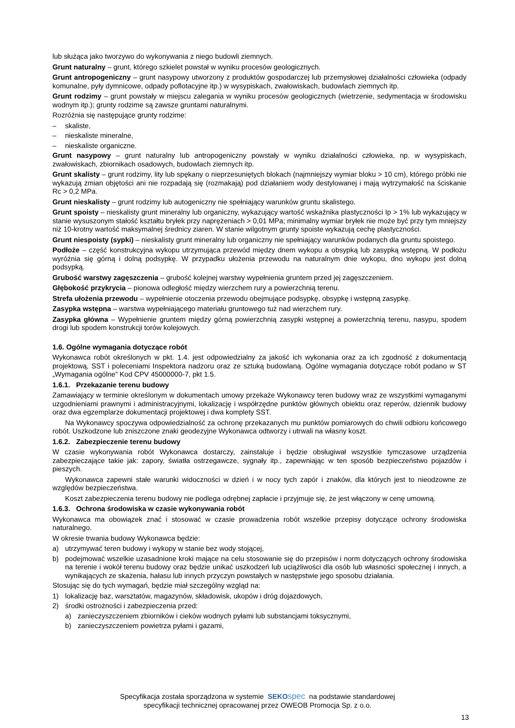lub służąca jako tworzywo do wykonywania z niego budowli ziemnych.
Grunt naturalny – grunt, którego szkielet powstał w wyniku procesów geologicznych.
Grunt antropogeniczny – grunt nasypowy utworzony z produktów gospodarczej lub przemysłowej działalności człowieka (odpady komunalne, pyły dymnicowe, odpady poflotacyjne itp.) w wysypiskach, zwałowiskach, budowlach ziemnych itp.
Grunt rodzimy – grunt powstały w miejscu zalegania w wyniku procesów geologicznych (wietrzenie, sedymentacja w środowisku wodnym itp.); grunty rodzime są zawsze gruntami naturalnymi.
Rozróżnia się następujące grunty rodzime:
– skaliste,
– nieskaliste mineralne,
– nieskaliste organiczne.
Grunt nasypowy – grunt naturalny lub antropogeniczny powstały w wyniku działalności człowieka, np. w wysypiskach, zwałowiskach, zbiornikach osadowych, budowlach ziemnych itp.
Grunt skalisty – grunt rodzimy, lity lub spękany o nieprzesuniętych blokach (najmniejszy wymiar bloku > 10 cm), którego próbki nie wykazują zmian objętości ani nie rozpadają się (rozmakają) pod działaniem wody destylowanej i mają wytrzymałość na ściskanie Rc > 0,2 MPa.
Grunt nieskalisty – grunt rodzimy lub autogeniczny nie spełniający warunków gruntu skalistego.
Grunt spoisty – nieskalisty grunt mineralny lub organiczny, wykazujący wartość wskaźnika plastyczności Ip > 1% lub wykazujący w stanie wysuszonym stałość kształtu bryłek przy naprężeniach > 0,01 MPa; minimalny wymiar bryłek nie może być przy tym mniejszy niż 10-krotny wartość maksymalnej średnicy ziaren. W stanie wilgotnym grunty spoiste wykazują cechę plastyczności.
Grunt niespoisty (sypki) – nieskalisty grunt mineralny lub organiczny nie spełniający warunków podanych dla gruntu spoistego.
Podłoże – część konstrukcyjna wykopu utrzymująca przewód między dnem wykopu a obsypką lub zasypką wstępną. W podłożu wyróżnia się górną i dolną podsypkę. W przypadku ułożenia przewodu na naturalnym dnie wykopu, dno wykopu jest dolną podsypką.
Grubość warstwy zagęszczenia – grubość kolejnej warstwy wypełnienia gruntem przed jej zagęszczeniem.
Głębokość przykrycia – pionowa odległość między wierzchem rury a powierzchnią terenu.
Strefa ułożenia przewodu – wypełnienie otoczenia przewodu obejmujące podsypkę, obsypkę i wstępną zasypkę.
Zasypka wstępna – warstwa wypełniającego materiału gruntowego tuż nad wierzchem rury.
Zasypka główna – Wypełnienie gruntem między górną powierzchnią zasypki wstępnej a powierzchnią terenu, nasypu, spodem drogi lub spodem konstrukcji torów kolejowych.
1.6. Ogólne wymagania dotyczące robót
Wykonawca robót określonych w pkt. 1.4. jest odpowiedzialny za jakość ich wykonania oraz za ich zgodność z dokumentacją projektową, SST i poleceniami Inspektora nadzoru oraz ze sztuką budowlaną. Ogólne wymagania dotyczące robót podano w ST „Wymagania ogólne” Kod CPV 45000000-7, pkt 1.5.
1.6.1. Przekazanie terenu budowy
Zamawiający w terminie określonym w dokumentach umowy przekaże Wykonawcy teren budowy wraz ze wszystkimi wymaganymi uzgodnieniami prawnymi i administracyjnymi, lokalizację i współrzędne punktów głównych obiektu oraz reperów, dziennik budowy oraz dwa egzemplarze dokumentacji projektowej i dwa komplety SST.
Na Wykonawcy spoczywa odpowiedzialność za ochronę przekazanych mu punktów pomiarowych do chwili odbioru końcowego robót. Uszkodzone lub zniszczone znaki geodezyjne Wykonawca odtworzy i utrwali na własny koszt.
1.6.2. Zabezpieczenie terenu budowy
W czasie wykonywania robót Wykonawca dostarczy, zainstaluje i będzie obsługiwał wszystkie tymczasowe urządzenia zabezpieczające takie jak: zapory, światła ostrzegawcze, sygnały itp., zapewniając w ten sposób bezpieczeństwo pojazdów i pieszych.
Wykonawca zapewni stałe warunki widoczności w dzień i w nocy tych zapór i znaków, dla których jest to nieodzowne ze względów bezpieczeństwa.
Koszt zabezpieczenia terenu budowy nie podlega odrębnej zapłacie i przyjmuje się, że jest włączony w cenę umowną.
1.6.3. Ochrona środowiska w czasie wykonywania robót
Wykonawca ma obowiązek znać i stosować w czasie prowadzenia robót wszelkie przepisy dotyczące ochrony środowiska naturalnego.
W okresie trwania budowy Wykonawca będzie:
a) utrzymywać teren budowy i wykopy w stanie bez wody stojącej,
b) podejmować wszelkie uzasadnione kroki mające na celu stosowanie się do przepisów i norm dotyczących ochrony środowiska na terenie i wokół terenu budowy oraz będzie unikać uszkodzeń lub uciążliwości dla osób lub własności społecznej i innych, a wynikających ze skażenia, hałasu lub innych przyczyn powstałych w następstwie jego sposobu działania.
Stosując się do tych wymagań, będzie miał szczególny wzgląd na:
1) lokalizację baz, warsztatów, magazynów, składowisk, ukopów i dróg dojazdowych,
2) środki ostrożności i zabezpieczenia przed:
a) zanieczyszczeniem zbiorników i cieków wodnych pyłami lub substancjami toksycznymi,
b) zanieczyszczeniem powietrza pyłami i gazami,
Specyfikacja została sporządzona w systemie SEKO spec na podstawie standardowej
specyfikacji technicznej opracowanej przez OWEOB Promocja Sp. z o.o.
13